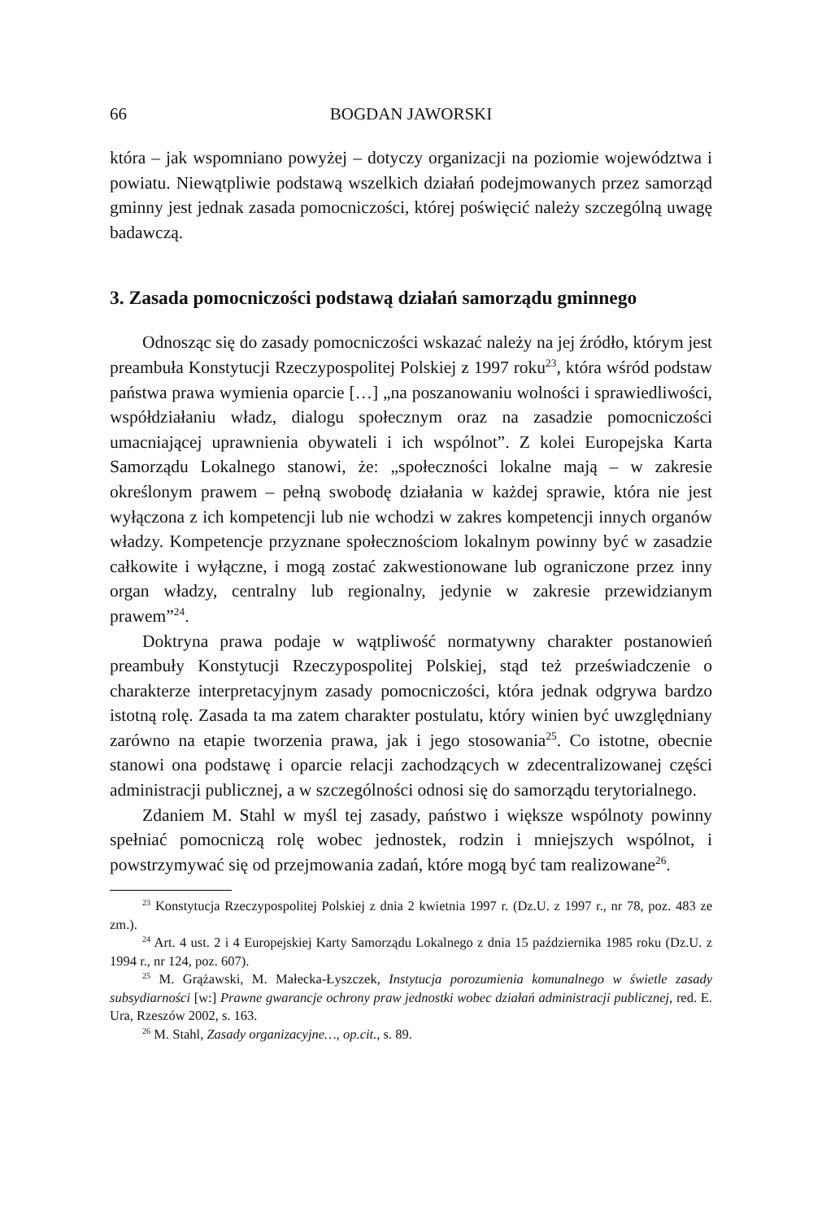66 BOGDAN JAWORSKI
która – jak wspomniano powyżej – dotyczy organizacji na poziomie województwa i powiatu. Niewątpliwie podstawą wszelkich działań podejmowanych przez samorząd gminny jest jednak zasada pomocniczości, której poświęcić należy szczególną uwagę badawczą.
3. Zasada pomocniczości podstawą działań samorządu gminnego
Odnosząc się do zasady pomocniczości wskazać należy na jej źródło, którym jest preambuła Konstytucji Rzeczypospolitej Polskiej z 1997 roku<sup>23</sup>, która wśród podstaw państwa prawa wymienia oparcie […] „na poszanowaniu wolności i sprawiedliwości, współdziałaniu władz, dialogu społecznym oraz na zasadzie pomocniczości umacniającej uprawnienia obywateli i ich wspólnot”. Z kolei Europejska Karta Samorządu Lokalnego stanowi, że: „społeczności lokalne mają – w zakresie określonym prawem – pełną swobodę działania w każdej sprawie, która nie jest wyłączona z ich kompetencji lub nie wchodzi w zakres kompetencji innych organów władzy. Kompetencje przyznane społecznościom lokalnym powinny być w zasadzie całkowite i wyłączne, i mogą zostać zakwestionowane lub ograniczone przez inny organ władzy, centralny lub regionalny, jedynie w zakresie przewidzianym prawem”<sup>24</sup>.
Doktryna prawa podaje w wątpliwość normatywny charakter postanowień preambuły Konstytucji Rzeczypospolitej Polskiej, stąd też przeświadczenie o charakterze interpretacyjnym zasady pomocniczości, która jednak odgrywa bardzo istotną rolę. Zasada ta ma zatem charakter postulatu, który winien być uwzględniany zarówno na etapie tworzenia prawa, jak i jego stosowania<sup>25</sup>. Co istotne, obecnie stanowi ona podstawę i oparcie relacji zachodzących w zdecentralizowanej części administracji publicznej, a w szczególności odnosi się do samorządu terytorialnego.
Zdaniem M. Stahl w myśl tej zasady, państwo i większe wspólnoty powinny spełniać pomocniczą rolę wobec jednostek, rodzin i mniejszych wspólnot, i powstrzymywać się od przejmowania zadań, które mogą być tam realizowane<sup>26</sup>.
<sup>23</sup> Konstytucja Rzeczypospolitej Polskiej z dnia 2 kwietnia 1997 r. (Dz.U. z 1997 r., nr 78, poz. 483 ze zm.).
<sup>24</sup> Art. 4 ust. 2 i 4 Europejskiej Karty Samorządu Lokalnego z dnia 15 października 1985 roku (Dz.U. z 1994 r., nr 124, poz. 607).
<sup>25</sup> M. Grążawski, M. Małecka-Łyszczek, Instytucja porozumienia komunalnego w świetle zasady subsydiarności [w:] Prawne gwarancje ochrony praw jednostki wobec działań administracji publicznej, red. E. Ura, Rzeszów 2002, s. 163.
<sup>26</sup> M. Stahl, Zasady organizacyjne…, op.cit., s. 89.